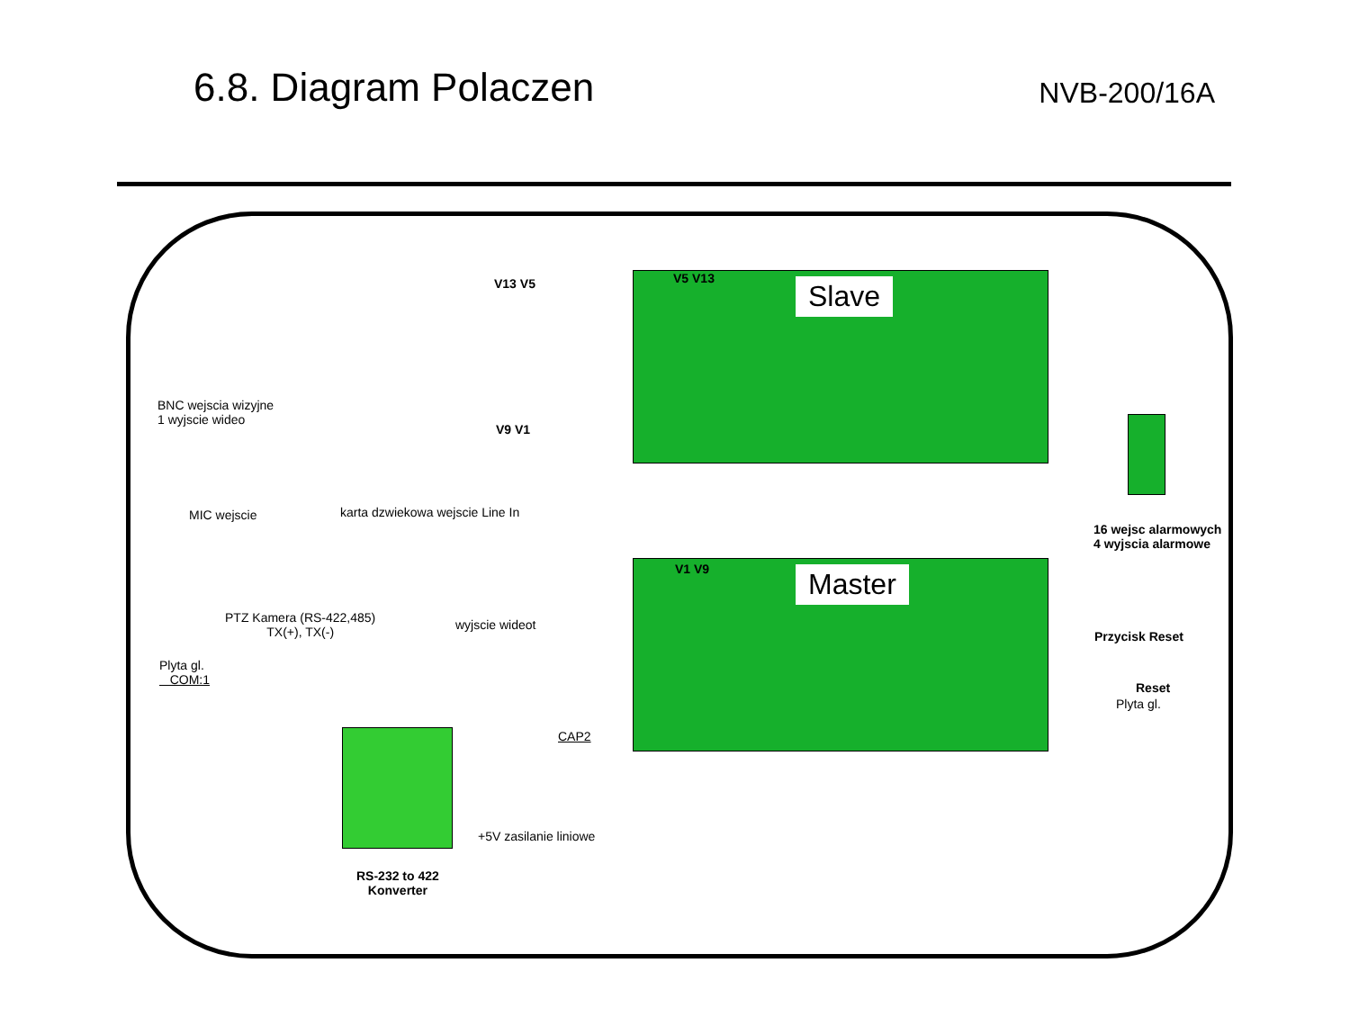6.8. Diagram Polaczen
NVB-200/16A
Slave
Master
V13 V5 V5 V13
BNC wejscia wizyjne
1 wyjscie wideo
V9 V1
MIC wejscie karta dzwiekowa wejscie Line In
16 wejsc alarmowych
4 wyjscia alarmowe
V1 V9
PTZ Kamera (RS-422,485)
TX(+), TX(-)
wyjscie wideot
Przycisk Reset
Plyta gl.
COM:1
Reset
Plyta gl.
CAP2
+5V zasilanie liniowe
RS-232 to 422
Konverter